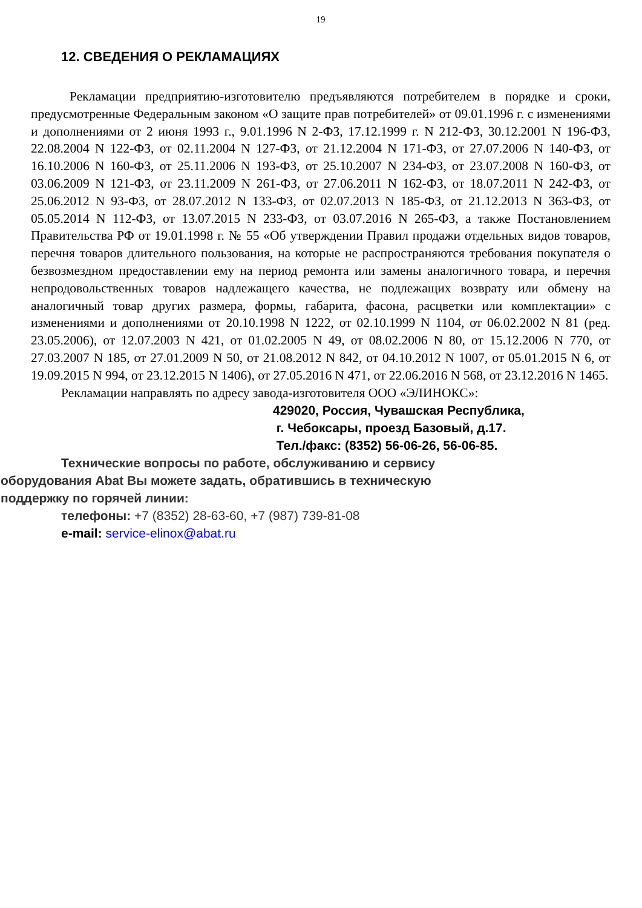19
12. СВЕДЕНИЯ О РЕКЛАМАЦИЯХ
Рекламации предприятию-изготовителю предъявляются потребителем в порядке и сроки, предусмотренные Федеральным законом «О защите прав потребителей» от 09.01.1996 г. с изменениями и дополнениями от 2 июня 1993 г., 9.01.1996 N 2-ФЗ, 17.12.1999 г. N 212-ФЗ, 30.12.2001 N 196-ФЗ, 22.08.2004 N 122-ФЗ, от 02.11.2004 N 127-ФЗ, от 21.12.2004 N 171-ФЗ, от 27.07.2006 N 140-ФЗ, от 16.10.2006 N 160-ФЗ, от 25.11.2006 N 193-ФЗ, от 25.10.2007 N 234-ФЗ, от 23.07.2008 N 160-ФЗ, от 03.06.2009 N 121-ФЗ, от 23.11.2009 N 261-ФЗ, от 27.06.2011 N 162-ФЗ, от 18.07.2011 N 242-ФЗ, от 25.06.2012 N 93-ФЗ, от 28.07.2012 N 133-ФЗ, от 02.07.2013 N 185-ФЗ, от 21.12.2013 N 363-ФЗ, от 05.05.2014 N 112-ФЗ, от 13.07.2015 N 233-ФЗ, от 03.07.2016 N 265-ФЗ, а также Постановлением Правительства РФ от 19.01.1998 г. № 55 «Об утверждении Правил продажи отдельных видов товаров, перечня товаров длительного пользования, на которые не распространяются требования покупателя о безвозмездном предоставлении ему на период ремонта или замены аналогичного товара, и перечня непродовольственных товаров надлежащего качества, не подлежащих возврату или обмену на аналогичный товар других размера, формы, габарита, фасона, расцветки или комплектации» с изменениями и дополнениями от 20.10.1998 N 1222, от 02.10.1999 N 1104, от 06.02.2002 N 81 (ред. 23.05.2006), от 12.07.2003 N 421, от 01.02.2005 N 49, от 08.02.2006 N 80, от 15.12.2006 N 770, от 27.03.2007 N 185, от 27.01.2009 N 50, от 21.08.2012 N 842, от 04.10.2012 N 1007, от 05.01.2015 N 6, от 19.09.2015 N 994, от 23.12.2015 N 1406), от 27.05.2016 N 471, от 22.06.2016 N 568, от 23.12.2016 N 1465.
Рекламации направлять по адресу завода-изготовителя ООО «ЭЛИНОКС»:
429020, Россия, Чувашская Республика,
г. Чебоксары, проезд Базовый, д.17.
Тел./факс: (8352) 56-06-26, 56-06-85.
Технические вопросы по работе, обслуживанию и сервису
оборудования Abat Вы можете задать, обратившись в техническую
поддержку по горячей линии:
телефоны: +7 (8352) 28-63-60, +7 (987) 739-81-08
e-mail: service-elinox@abat.ru